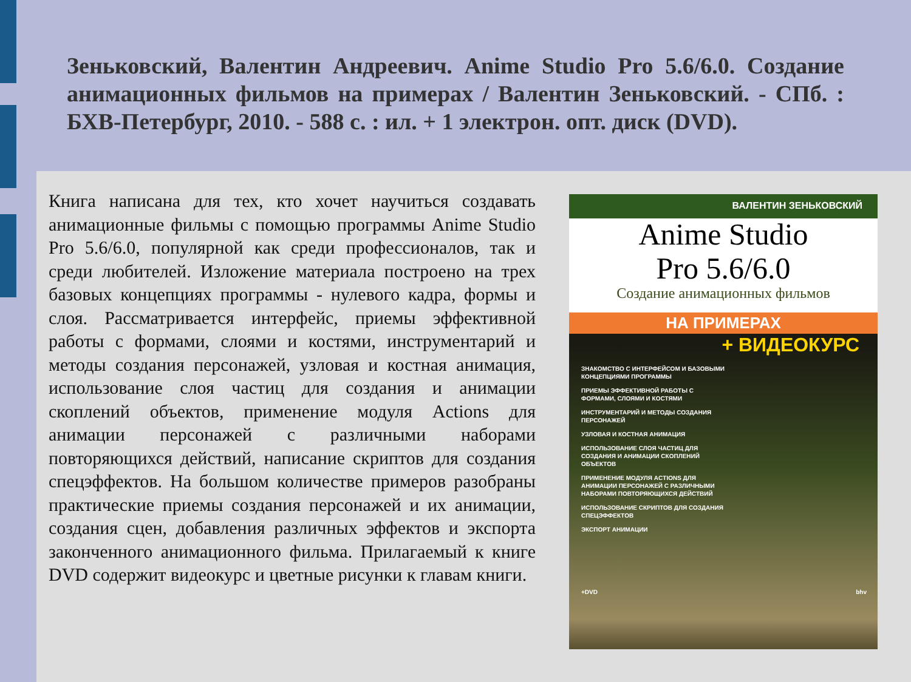Зеньковский, Валентин Андреевич. Anime Studio Pro 5.6/6.0. Создание анимационных фильмов на примерах / Валентин Зеньковский. - СПб. : БХВ-Петербург, 2010. - 588 с. : ил. + 1 электрон. опт. диск (DVD).
Книга написана для тех, кто хочет научиться создавать анимационные фильмы с помощью программы Anime Studio Pro 5.6/6.0, популярной как среди профессионалов, так и среди любителей. Изложение материала построено на трех базовых концепциях программы - нулевого кадра, формы и слоя. Рассматривается интерфейс, приемы эффективной работы с формами, слоями и костями, инструментарий и методы создания персонажей, узловая и костная анимация, использование слоя частиц для создания и анимации скоплений объектов, применение модуля Actions для анимации персонажей с различными наборами повторяющихся действий, написание скриптов для создания спецэффектов. На большом количестве примеров разобраны практические приемы создания персонажей и их анимации, создания сцен, добавления различных эффектов и экспорта законченного анимационного фильма. Прилагаемый к книге DVD содержит видеокурс и цветные рисунки к главам книги.
ВАЛЕНТИН ЗЕНЬКОВСКИЙ
Anime Studio
Pro 5.6/6.0
Создание анимационных фильмов
НА ПРИМЕРАХ
+ ВИДЕОКУРС
ЗНАКОМСТВО С ИНТЕРФЕЙСОМ И БАЗОВЫМИ КОНЦЕПЦИЯМИ ПРОГРАММЫ
ПРИЕМЫ ЭФФЕКТИВНОЙ РАБОТЫ С ФОРМАМИ, СЛОЯМИ И КОСТЯМИ
ИНСТРУМЕНТАРИЙ И МЕТОДЫ СОЗДАНИЯ ПЕРСОНАЖЕЙ
УЗЛОВАЯ И КОСТНАЯ АНИМАЦИЯ
ИСПОЛЬЗОВАНИЕ СЛОЯ ЧАСТИЦ ДЛЯ СОЗДАНИЯ И АНИМАЦИИ СКОПЛЕНИЙ ОБЪЕКТОВ
ПРИМЕНЕНИЕ МОДУЛЯ ACTIONS ДЛЯ АНИМАЦИИ ПЕРСОНАЖЕЙ С РАЗЛИЧНЫМИ НАБОРАМИ ПОВТОРЯЮЩИХСЯ ДЕЙСТВИЙ
ИСПОЛЬЗОВАНИЕ СКРИПТОВ ДЛЯ СОЗДАНИЯ СПЕЦЭФФЕКТОВ
ЭКСПОРТ АНИМАЦИИ
+DVD bhv